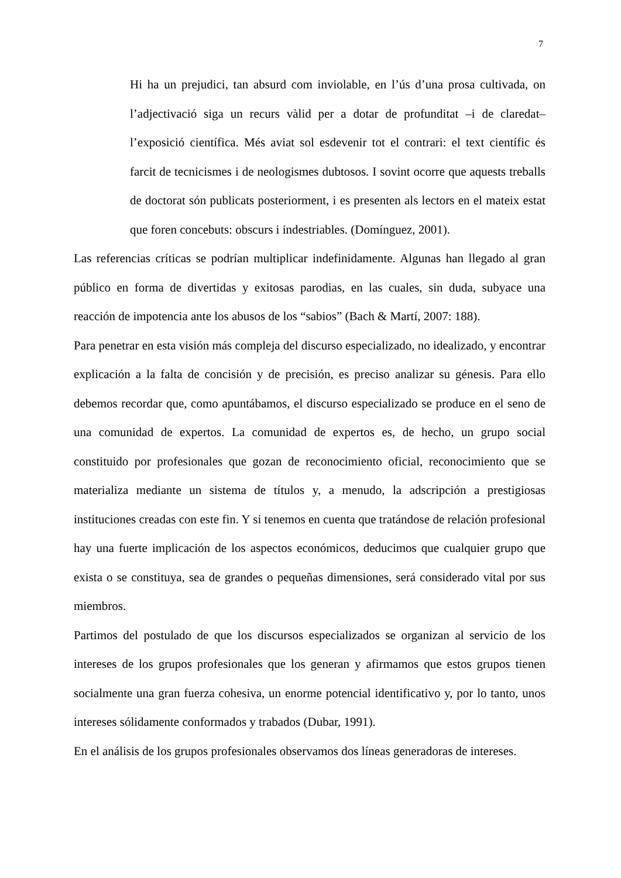7
Hi ha un prejudici, tan absurd com inviolable, en l’ús d’una prosa cultivada, on l’adjectivació siga un recurs vàlid per a dotar de profunditat –i de claredat– l’exposició científica. Més aviat sol esdevenir tot el contrari: el text científic és farcit de tecnicismes i de neologismes dubtosos. I sovint ocorre que aquests treballs de doctorat són publicats posteriorment, i es presenten als lectors en el mateix estat que foren concebuts: obscurs i indestriables. (Domínguez, 2001).
Las referencias críticas se podrían multiplicar indefinidamente. Algunas han llegado al gran público en forma de divertidas y exitosas parodias, en las cuales, sin duda, subyace una reacción de impotencia ante los abusos de los “sabios” (Bach & Martí, 2007: 188).
Para penetrar en esta visión más compleja del discurso especializado, no idealizado, y encontrar explicación a la falta de concisión y de precisión, es preciso analizar su génesis. Para ello debemos recordar que, como apuntábamos, el discurso especializado se produce en el seno de una comunidad de expertos. La comunidad de expertos es, de hecho, un grupo social constituido por profesionales que gozan de reconocimiento oficial, reconocimiento que se materializa mediante un sistema de títulos y, a menudo, la adscripción a prestigiosas instituciones creadas con este fin. Y si tenemos en cuenta que tratándose de relación profesional hay una fuerte implicación de los aspectos económicos, deducimos que cualquier grupo que exista o se constituya, sea de grandes o pequeñas dimensiones, será considerado vital por sus miembros.
Partimos del postulado de que los discursos especializados se organizan al servicio de los intereses de los grupos profesionales que los generan y afirmamos que estos grupos tienen socialmente una gran fuerza cohesiva, un enorme potencial identificativo y, por lo tanto, unos intereses sólidamente conformados y trabados (Dubar, 1991).
En el análisis de los grupos profesionales observamos dos líneas generadoras de intereses.